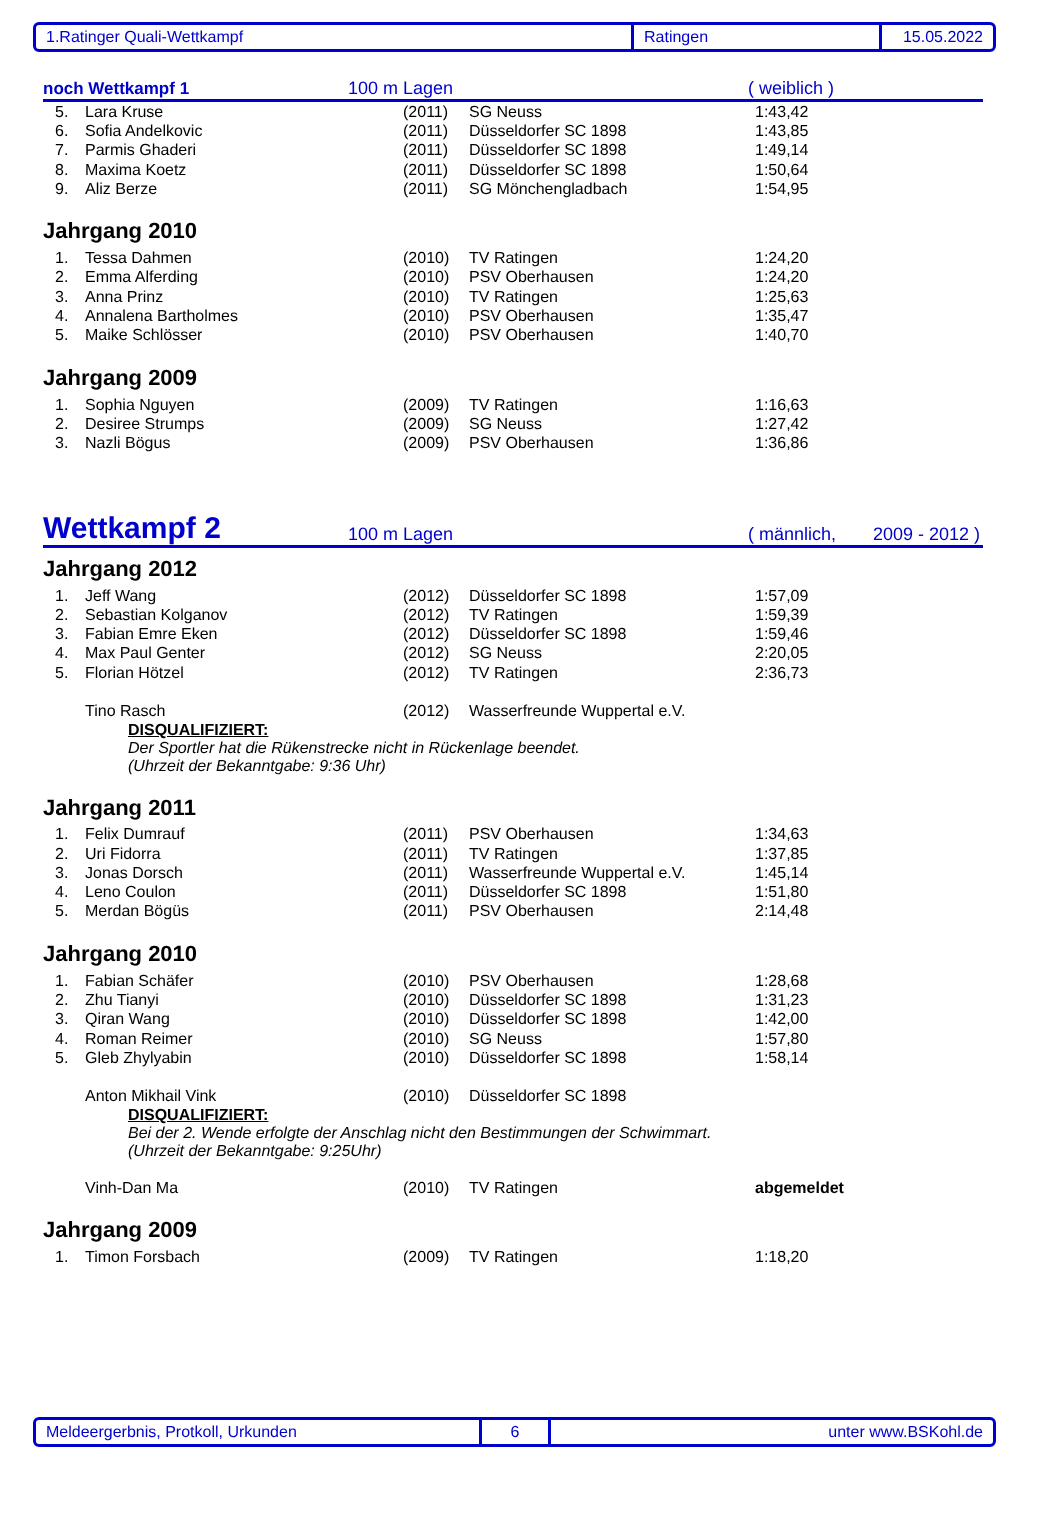1.Ratinger Quali-Wettkampf Ratingen 15.05.2022
noch Wettkampf 1 100 m Lagen ( weiblich )
| 5. | Lara Kruse | (2011) | SG Neuss | 1:43,42 |
| 6. | Sofia Andelkovic | (2011) | Düsseldorfer SC 1898 | 1:43,85 |
| 7. | Parmis Ghaderi | (2011) | Düsseldorfer SC 1898 | 1:49,14 |
| 8. | Maxima Koetz | (2011) | Düsseldorfer SC 1898 | 1:50,64 |
| 9. | Aliz Berze | (2011) | SG Mönchengladbach | 1:54,95 |
Jahrgang 2010
| 1. | Tessa Dahmen | (2010) | TV Ratingen | 1:24,20 |
| 2. | Emma Alferding | (2010) | PSV Oberhausen | 1:24,20 |
| 3. | Anna Prinz | (2010) | TV Ratingen | 1:25,63 |
| 4. | Annalena Bartholmes | (2010) | PSV Oberhausen | 1:35,47 |
| 5. | Maike Schlösser | (2010) | PSV Oberhausen | 1:40,70 |
Jahrgang 2009
| 1. | Sophia Nguyen | (2009) | TV Ratingen | 1:16,63 |
| 2. | Desiree Strumps | (2009) | SG Neuss | 1:27,42 |
| 3. | Nazli Bögus | (2009) | PSV Oberhausen | 1:36,86 |
Wettkampf 2 100 m Lagen ( männlich, 2009 - 2012 )
Jahrgang 2012
| 1. | Jeff Wang | (2012) | Düsseldorfer SC 1898 | 1:57,09 |
| 2. | Sebastian Kolganov | (2012) | TV Ratingen | 1:59,39 |
| 3. | Fabian Emre Eken | (2012) | Düsseldorfer SC 1898 | 1:59,46 |
| 4. | Max Paul Genter | (2012) | SG Neuss | 2:20,05 |
| 5. | Florian Hötzel | (2012) | TV Ratingen | 2:36,73 |
| | Tino Rasch | (2012) | Wasserfreunde Wuppertal e.V. | |
DISQUALIFIZIERT:
Der Sportler hat die Rükenstrecke nicht in Rückenlage beendet.
(Uhrzeit der Bekanntgabe: 9:36 Uhr)
Jahrgang 2011
| 1. | Felix Dumrauf | (2011) | PSV Oberhausen | 1:34,63 |
| 2. | Uri Fidorra | (2011) | TV Ratingen | 1:37,85 |
| 3. | Jonas Dorsch | (2011) | Wasserfreunde Wuppertal e.V. | 1:45,14 |
| 4. | Leno Coulon | (2011) | Düsseldorfer SC 1898 | 1:51,80 |
| 5. | Merdan Bögüs | (2011) | PSV Oberhausen | 2:14,48 |
Jahrgang 2010
| 1. | Fabian Schäfer | (2010) | PSV Oberhausen | 1:28,68 |
| 2. | Zhu Tianyi | (2010) | Düsseldorfer SC 1898 | 1:31,23 |
| 3. | Qiran Wang | (2010) | Düsseldorfer SC 1898 | 1:42,00 |
| 4. | Roman Reimer | (2010) | SG Neuss | 1:57,80 |
| 5. | Gleb Zhylyabin | (2010) | Düsseldorfer SC 1898 | 1:58,14 |
| | Anton Mikhail Vink | (2010) | Düsseldorfer SC 1898 | |
DISQUALIFIZIERT:
Bei der 2. Wende erfolgte der Anschlag nicht den Bestimmungen der Schwimmart.
(Uhrzeit der Bekanntgabe: 9:25Uhr)
| | Vinh-Dan Ma | (2010) | TV Ratingen | abgemeldet |
Jahrgang 2009
| 1. | Timon Forsbach | (2009) | TV Ratingen | 1:18,20 |
Meldeergerbnis, Protkoll, Urkunden 6 unter www.BSKohl.de